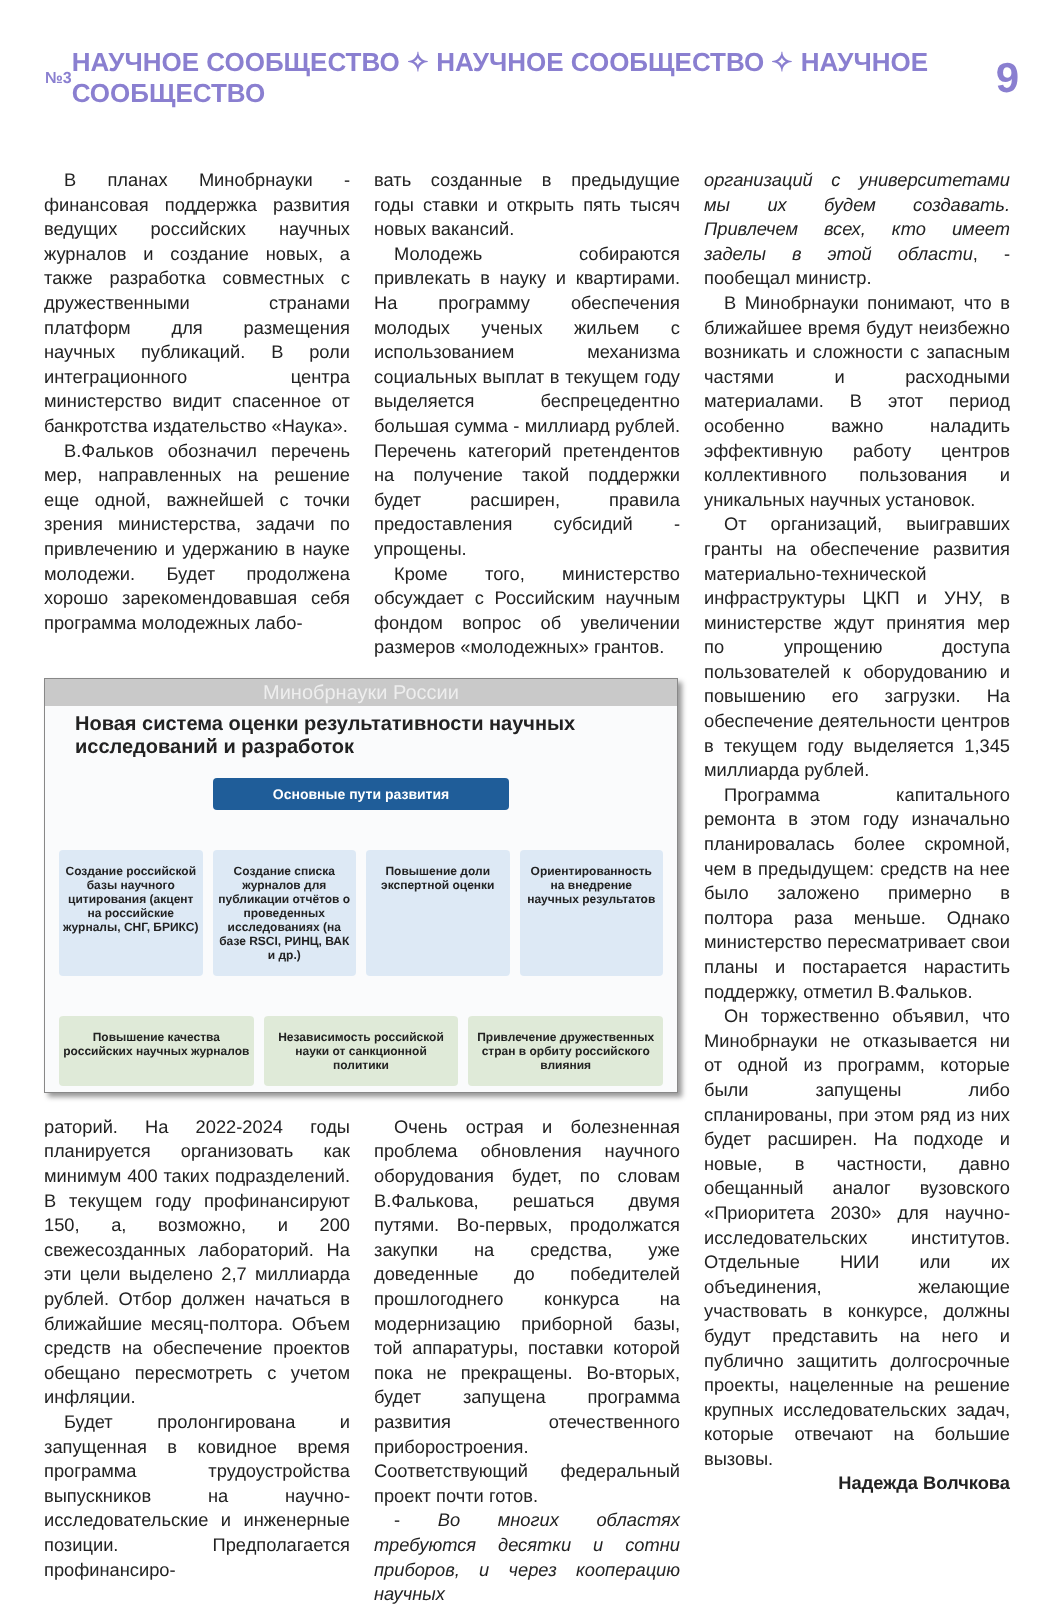№3 НАУЧНОЕ СООБЩЕСТВО ✧ НАУЧНОЕ СООБЩЕСТВО ✧ НАУЧНОЕ СООБЩЕСТВО 9
В планах Минобрнауки - финансовая поддержка развития ведущих российских научных журналов и создание новых, а также разработка совместных с дружественными странами платформ для размещения научных публикаций. В роли интеграционного центра министерство видит спасенное от банкротства издательство «Наука».
В.Фальков обозначил перечень мер, направленных на решение еще одной, важнейшей с точки зрения министерства, задачи по привлечению и удержанию в науке молодежи. Будет продолжена хорошо зарекомендовавшая себя программа молодежных лабо-
вать созданные в предыдущие годы ставки и открыть пять тысяч новых вакансий.
Молодежь собираются привлекать в науку и квартирами. На программу обеспечения молодых ученых жильем с использованием механизма социальных выплат в текущем году выделяется беспрецедентно большая сумма - миллиард рублей. Перечень категорий претендентов на получение такой поддержки будет расширен, правила предоставления субсидий - упрощены.
Кроме того, министерство обсуждает с Российским научным фондом вопрос об увеличении размеров «молодежных» грантов.
Минобрнауки России
Новая система оценки результативности научных исследований и разработок
Основные пути развития
Создание российской базы научного цитирования (акцент на российские журналы, СНГ, БРИКС)
Создание списка журналов для публикации отчётов о проведенных исследованиях (на базе RSCI, РИНЦ, ВАК и др.)
Повышение доли экспертной оценки
Ориентированность на внедрение научных результатов
Повышение качества российских научных журналов
Независимость российской науки от санкционной политики
Привлечение дружественных стран в орбиту российского влияния
раторий. На 2022-2024 годы планируется организовать как минимум 400 таких подразделений. В текущем году профинансируют 150, а, возможно, и 200 свежесозданных лабораторий. На эти цели выделено 2,7 миллиарда рублей. Отбор должен начаться в ближайшие месяц-полтора. Объем средств на обеспечение проектов обещано пересмотреть с учетом инфляции.
Будет пролонгирована и запущенная в ковидное время программа трудоустройства выпускников на научно-исследовательские и инженерные позиции. Предполагается профинансиро-
Очень острая и болезненная проблема обновления научного оборудования будет, по словам В.Фалькова, решаться двумя путями. Во-первых, продолжатся закупки на средства, уже доведенные до победителей прошлогоднего конкурса на модернизацию приборной базы, той аппаратуры, поставки которой пока не прекращены. Во-вторых, будет запущена программа развития отечественного приборостроения. Соответствующий федеральный проект почти готов.
- Во многих областях требуются десятки и сотни приборов, и через кооперацию научных
организаций с университетами мы их будем создавать. Привлечем всех, кто имеет заделы в этой области, - пообещал министр.
В Минобрнауки понимают, что в ближайшее время будут неизбежно возникать и сложности с запасным частями и расходными материалами. В этот период особенно важно наладить эффективную работу центров коллективного пользования и уникальных научных установок.
От организаций, выигравших гранты на обеспечение развития материально-технической инфраструктуры ЦКП и УНУ, в министерстве ждут принятия мер по упрощению доступа пользователей к оборудованию и повышению его загрузки. На обеспечение деятельности центров в текущем году выделяется 1,345 миллиарда рублей.
Программа капитального ремонта в этом году изначально планировалась более скромной, чем в предыдущем: средств на нее было заложено примерно в полтора раза меньше. Однако министерство пересматривает свои планы и постарается нарастить поддержку, отметил В.Фальков.
Он торжественно объявил, что Минобрнауки не отказывается ни от одной из программ, которые были запущены либо спланированы, при этом ряд из них будет расширен. На подходе и новые, в частности, давно обещанный аналог вузовского «Приоритета 2030» для научно-исследовательских институтов. Отдельные НИИ или их объединения, желающие участвовать в конкурсе, должны будут представить на него и публично защитить долгосрочные проекты, нацеленные на решение крупных исследовательских задач, которые отвечают на большие вызовы.
Надежда Волчкова